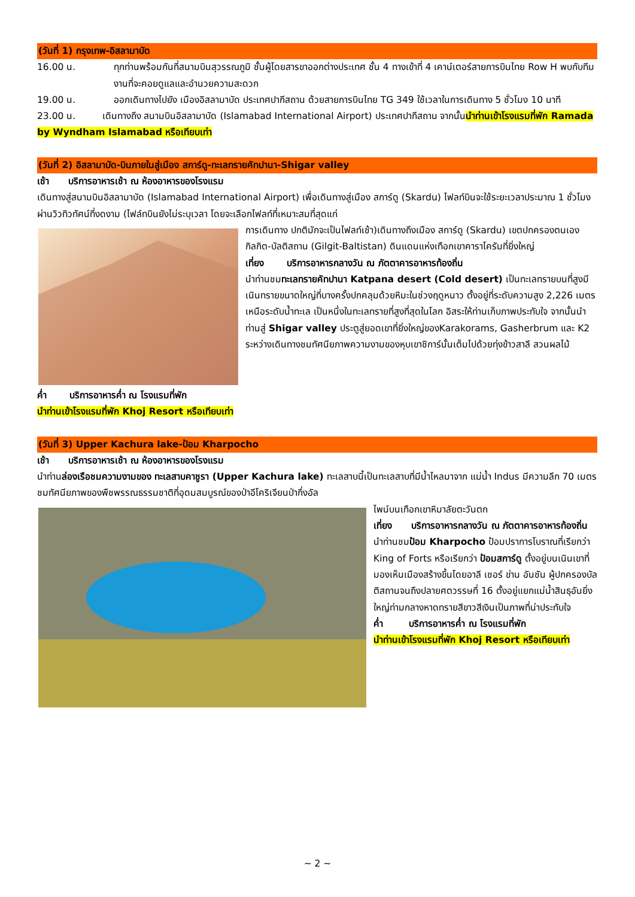(วันที่ 1) กรุงเทพ-อิสลามาบัด
16.00 น. ทุกท่านพร้อมกันที่สนามบินสุวรรณภูมิ ชั้นผู้โดยสารขาออกต่างประเทศ ชั้น 4 ทางเข้าที่ 4 เคาน์เตอร์สายการบินไทย Row H พบกับทีมงานที่จะคอยดูแลและอำนวยความสะดวก
19.00 น. ออกเดินทางไปยัง เมืองอิสลามาบัด ประเทศปากีสถาน ด้วยสายการบินไทย TG 349 ใช้เวลาในการเดินทาง 5 ชั่วโมง 10 นาที
23.00 น. เดินทางถึง สนามบินอิสลามาบัด (Islamabad International Airport) ประเทศปากีสถาน จากนั้นนำท่านเข้าโรงแรมที่พัก Ramada by Wyndham Islamabad หรือเทียบเท่า
(วันที่ 2) อิสลามาบัด-บินภายในสู่เมือง สการ์ดู-ทะเลทรายคัทปานา-Shigar valley
เช้า บริการอาหารเช้า ณ ห้องอาหารของโรงแรม
เดินทางสู่สนามบินอิสลามาบัด (Islamabad International Airport) เพื่อเดินทางสู่เมือง สการ์ดู (Skardu) ไฟลท์บินจะใช้ระยะเวลาประมาณ 1 ชั่วโมงผ่านวิวทิวทัศน์ที่งดงาม (ไฟล์ทบินยังไม่ระบุเวลา โดยจะเลือกไฟลท์ที่เหมาะสมที่สุดแก่
การเดินทาง ปกติมักจะเป็นไฟลท์เช้า)เดินทางถึงเมือง สการ์ดู (Skardu) เขตปกครองตนเอง กิลกิต-บัลติสถาน (Gilgit-Baltistan) ดินแดนแห่งเทือกเขาคาราโครัมที่ยิ่งใหญ่
เที่ยง บริการอาหารกลางวัน ณ ภัตตาคารอาหารท้องถิ่น
นำท่านชมทะเลทรายคัทปานา Katpana desert (Cold desert) เป็นทะเลทรายบนที่สูงมีเนินทรายขนาดใหญ่ที่บางครั้งปกคลุมด้วยหิมะในช่วงฤดูหนาว ตั้งอยู่ที่ระดับความสูง 2,226 เมตร เหนือระดับน้ำทะเล เป็นหนึ่งในทะเลทรายที่สูงที่สุดในโลก อิสระให้ท่านเก็บภาพประทับใจ จากนั้นนำท่านสู่ Shigar valley ประตูสู่ยอดเขาที่ยิ่งใหญ่ของKarakorams, Gasherbrum และ K2 ระหว่างเดินทางชมทัศนียภาพความงามของหุบเขาชิการ์นั้นเต็มไปด้วยทุ่งข้าวสาลี สวนผลไม้
ค่ำ บริการอาหารค่ำ ณ โรงแรมที่พัก
นำท่านเข้าโรงแรมที่พัก Khoj Resort หรือเทียบเท่า
(วันที่ 3) Upper Kachura lake-ป้อม Kharpocho
เช้า บริการอาหารเช้า ณ ห้องอาหารของโรงแรม
นำท่านล่องเรือชมความงามของ ทะเลสาบคาชูรา (Upper Kachura lake) ทะเลสาบนี้เป็นทะเลสาบที่มีน้ำไหลมาจาก แม่น้ำ Indus มีความลึก 70 เมตร ชมทัศนียภาพของพืชพรรณธรรมชาติที่อุดมสมบูรณ์ของป่าอีโคริเจียนป่ากึ่งอัล
ไพน์บนเทือกเขาหิมาลัยตะวันตก
เที่ยง บริการอาหารกลางวัน ณ ภัตตาคารอาหารท้องถิ่น
นำท่านชมป้อม Kharpocho ป้อมปราการโบราณที่เรียกว่า King of Forts หรือเรียกว่า ป้อมสการ์ดู ตั้งอยู่บนเนินเขาที่มองเห็นเมืองสร้างขึ้นโดยอาลี เชอร์ ข่าน อันชัน ผู้ปกครองบัลติสถานจนถึงปลายศตวรรษที่ 16 ตั้งอยู่แยกแม่น้ำสินธุอันยิ่งใหญ่ท่ามกลางหาดทรายสีขาวสีเงินเป็นภาพที่น่าประทับใจ
ค่ำ บริการอาหารค่ำ ณ โรงแรมที่พัก
นำท่านเข้าโรงแรมที่พัก Khoj Resort หรือเทียบเท่า
~ 2 ~